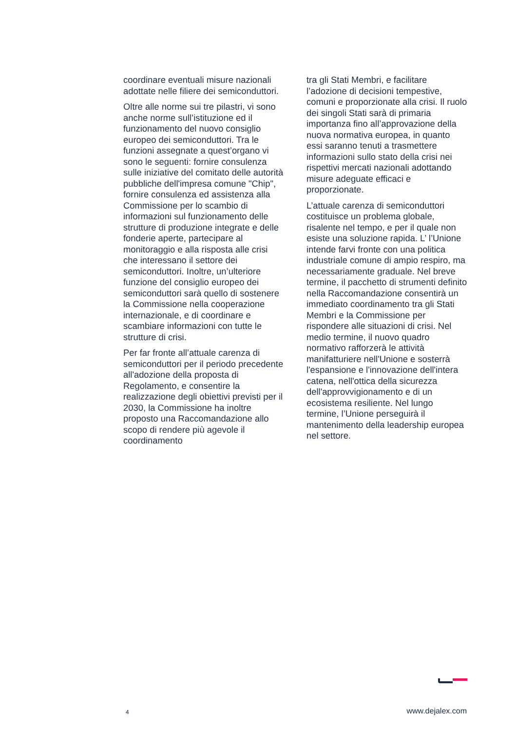coordinare eventuali misure nazionali adottate nelle filiere dei semiconduttori.
Oltre alle norme sui tre pilastri, vi sono anche norme sull’istituzione ed il funzionamento del nuovo consiglio europeo dei semiconduttori. Tra le funzioni assegnate a quest’organo vi sono le seguenti: fornire consulenza sulle iniziative del comitato delle autorità pubbliche dell'impresa comune "Chip", fornire consulenza ed assistenza alla Commissione per lo scambio di informazioni sul funzionamento delle strutture di produzione integrate e delle fonderie aperte, partecipare al monitoraggio e alla risposta alle crisi che interessano il settore dei semiconduttori. Inoltre, un’ulteriore funzione del consiglio europeo dei semiconduttori sarà quello di sostenere la Commissione nella cooperazione internazionale, e di coordinare e scambiare informazioni con tutte le strutture di crisi.
Per far fronte all’attuale carenza di semiconduttori per il periodo precedente all'adozione della proposta di Regolamento, e consentire la realizzazione degli obiettivi previsti per il 2030, la Commissione ha inoltre proposto una Raccomandazione allo scopo di rendere più agevole il coordinamento
tra gli Stati Membri, e facilitare l’adozione di decisioni tempestive, comuni e proporzionate alla crisi. Il ruolo dei singoli Stati sarà di primaria importanza fino all’approvazione della nuova normativa europea, in quanto essi saranno tenuti a trasmettere informazioni sullo stato della crisi nei rispettivi mercati nazionali adottando misure adeguate efficaci e proporzionate.
L’attuale carenza di semiconduttori costituisce un problema globale, risalente nel tempo, e per il quale non esiste una soluzione rapida. L’ l’Unione intende farvi fronte con una politica industriale comune di ampio respiro, ma necessariamente graduale. Nel breve termine, il pacchetto di strumenti definito nella Raccomandazione consentirà un immediato coordinamento tra gli Stati Membri e la Commissione per rispondere alle situazioni di crisi. Nel medio termine, il nuovo quadro normativo rafforzerà le attività manifatturiere nell'Unione e sosterrà l'espansione e l'innovazione dell'intera catena, nell'ottica della sicurezza dell'approvvigionamento e di un ecosistema resiliente. Nel lungo termine, l’Unione perseguirà il mantenimento della leadership europea nel settore.
4 www.dejalex.com